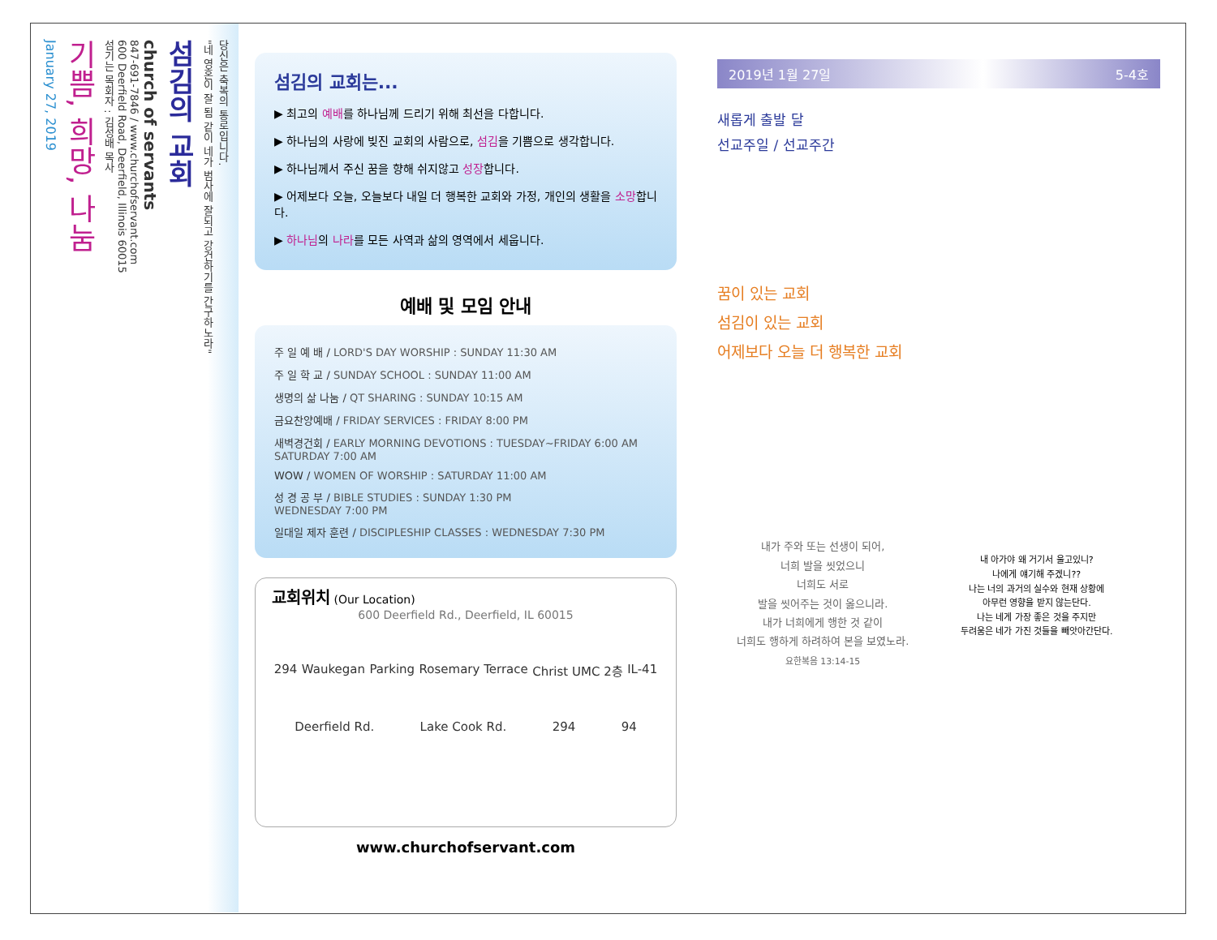당신은 축복의 통로입니다.
"네 영혼이 잘 됨 같이 네가 범사에 잘되고 강건하기를 간구하노라"
섬김의 교회
church of servants
847-691-7846 / www.churchofservant.com
600 Deerfield Road, Deerfield, Illinois 60015
섬기는 목회자 : 김성배 목사
기쁨, 희망, 나눔
January 27, 2019
섬김의 교회는...
▶ 최고의 예배를 하나님께 드리기 위해 최선을 다합니다.
▶ 하나님의 사랑에 빚진 교회의 사람으로, 섬김을 기쁨으로 생각합니다.
▶ 하나님께서 주신 꿈을 향해 쉬지않고 성장합니다.
▶ 어제보다 오늘, 오늘보다 내일 더 행복한 교회와 가정, 개인의 생활을 소망합니다.
▶ 하나님의 나라를 모든 사역과 삶의 영역에서 세웁니다.
예배 및 모임 안내
주 일 예 배 / LORD'S DAY WORSHIP : SUNDAY 11:30 AM
주 일 학 교 / SUNDAY SCHOOL : SUNDAY 11:00 AM
생명의 삶 나눔 / QT SHARING : SUNDAY 10:15 AM
금요찬양예배 / FRIDAY SERVICES : FRIDAY 8:00 PM
새벽경건회 / EARLY MORNING DEVOTIONS : TUESDAY~FRIDAY 6:00 AM
SATURDAY 7:00 AM
WOW / WOMEN OF WORSHIP : SATURDAY 11:00 AM
성 경 공 부 / BIBLE STUDIES : SUNDAY 1:30 PM
WEDNESDAY 7:00 PM
일대일 제자 훈련 / DISCIPLESHIP CLASSES : WEDNESDAY 7:30 PM
교회위치 (Our Location)
600 Deerfield Rd., Deerfield, IL 60015
294 Waukegan Parking Rosemary Terrace Christ UMC 2층 IL-41
Deerfield Rd. Lake Cook Rd. 294 94
www.churchofservant.com
2019년 1월 27일 5-4호
새롭게 출발 달
선교주일 / 선교주간
꿈이 있는 교회
섬김이 있는 교회
어제보다 오늘 더 행복한 교회
내가 주와 또는 선생이 되어,
너희 발을 씻었으니
너희도 서로
발을 씻어주는 것이 옳으니라.
내가 너희에게 행한 것 같이
너희도 행하게 하려하여 본을 보였노라.
요한복음 13:14-15
내 아가야 왜 거기서 울고있니?
나에게 얘기해 주겠니??
나는 너의 과거의 실수와 현재 상황에
아무런 영향을 받지 않는단다.
나는 네게 가장 좋은 것을 주지만
두려움은 네가 가진 것들을 빼앗아간단다.